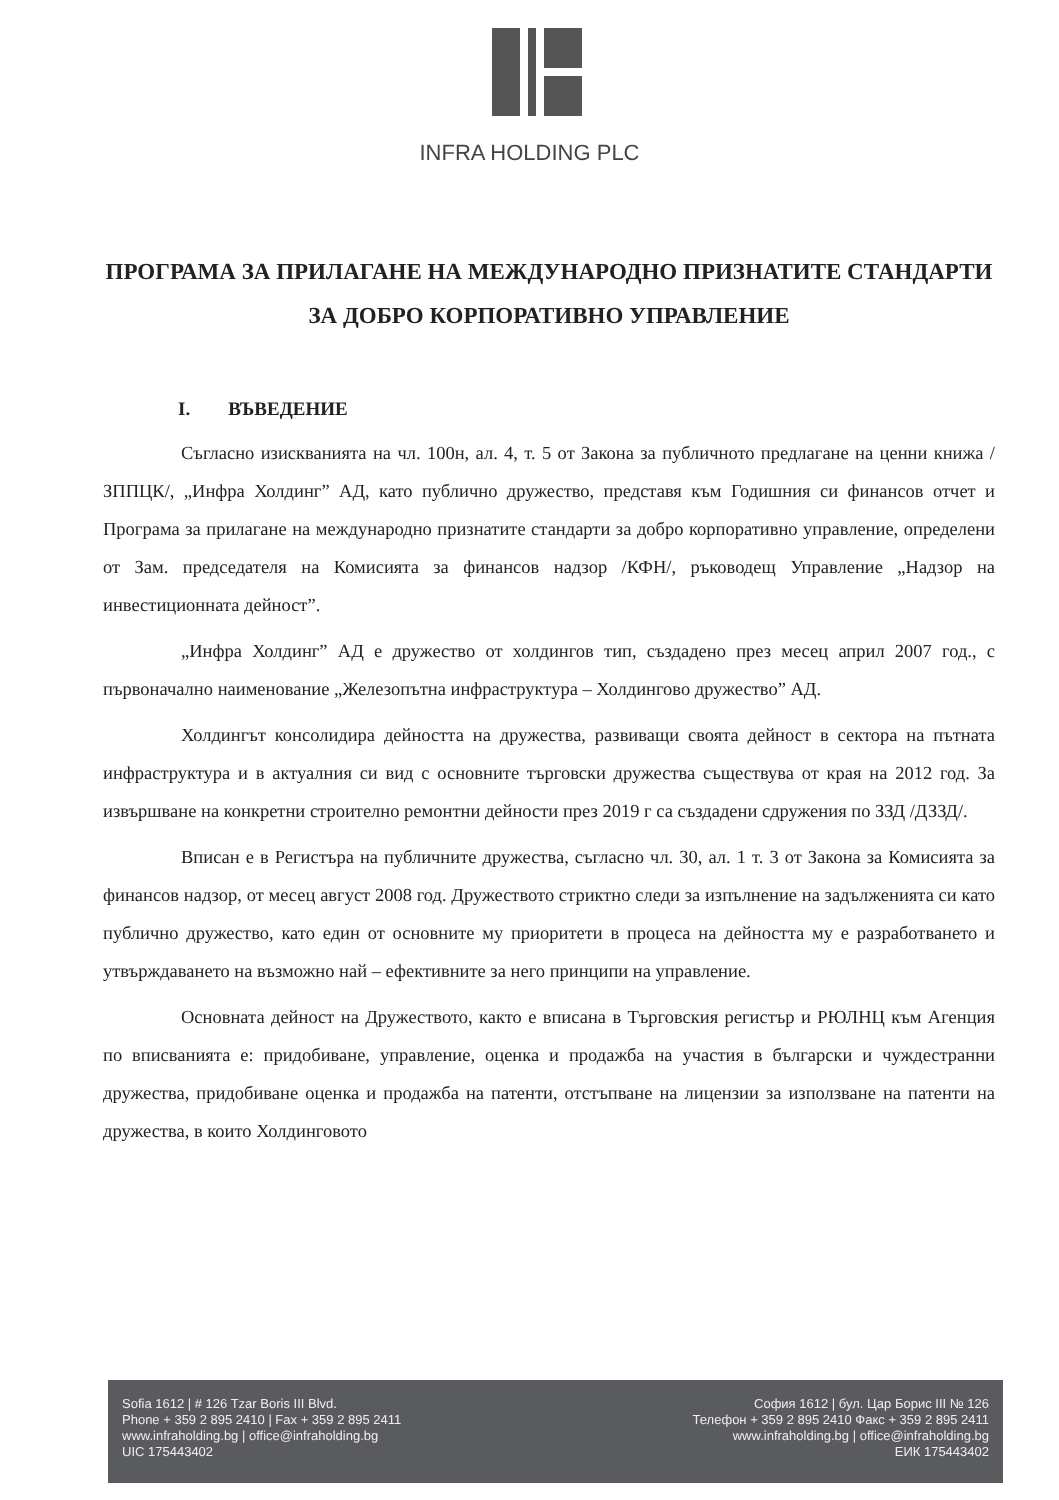INFRA HOLDING PLC
ПРОГРАМА ЗА ПРИЛАГАНЕ НА МЕЖДУНАРОДНО ПРИЗНАТИТЕ СТАНДАРТИ ЗА ДОБРО КОРПОРАТИВНО УПРАВЛЕНИЕ
I. ВЪВЕДЕНИЕ
Съгласно изискванията на чл. 100н, ал. 4, т. 5 от Закона за публичното предлагане на ценни книжа /ЗППЦК/, „Инфра Холдинг” АД, като публично дружество, представя към Годишния си финансов отчет и Програма за прилагане на международно признатите стандарти за добро корпоративно управление, определени от Зам. председателя на Комисията за финансов надзор /КФН/, ръководещ Управление „Надзор на инвестиционната дейност”.
„Инфра Холдинг” АД е дружество от холдингов тип, създадено през месец април 2007 год., с първоначално наименование „Железопътна инфраструктура – Холдингово дружество” АД.
Холдингът консолидира дейността на дружества, развиващи своята дейност в сектора на пътната инфраструктура и в актуалния си вид с основните търговски дружества съществува от края на 2012 год. За извършване на конкретни строително ремонтни дейности през 2019 г са създадени сдружения по ЗЗД /ДЗЗД/.
Вписан е в Регистъра на публичните дружества, съгласно чл. 30, ал. 1 т. 3 от Закона за Комисията за финансов надзор, от месец август 2008 год. Дружеството стриктно следи за изпълнение на задълженията си като публично дружество, като един от основните му приоритети в процеса на дейността му е разработването и утвърждаването на възможно най – ефективните за него принципи на управление.
Основната дейност на Дружеството, както е вписана в Търговския регистър и РЮЛНЦ към Агенция по вписванията е: придобиване, управление, оценка и продажба на участия в български и чуждестранни дружества, придобиване оценка и продажба на патенти, отстъпване на лицензии за използване на патенти на дружества, в които Холдинговото
Sofia 1612 | # 126 Tzar Boris III Blvd.
Phone + 359 2 895 2410 | Fax + 359 2 895 2411
www.infraholding.bg | office@infraholding.bg
UIC 175443402
София 1612 | бул. Цар Борис III № 126
Телефон + 359 2 895 2410 Факс + 359 2 895 2411
www.infraholding.bg | office@infraholding.bg
ЕИК 175443402